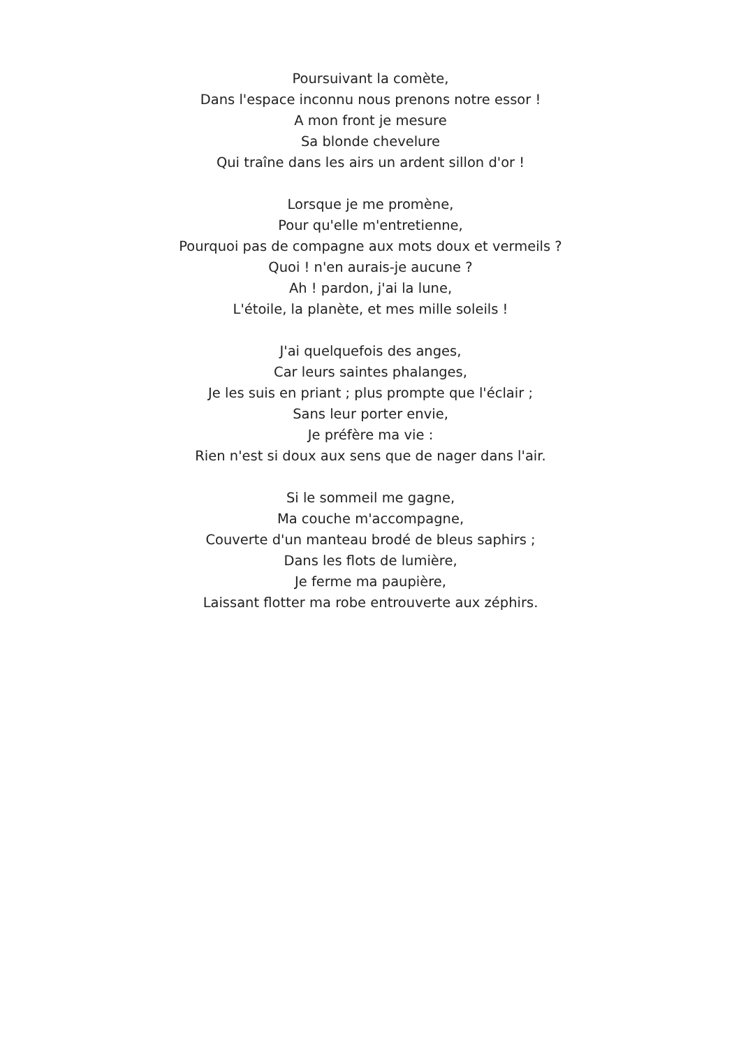Poursuivant la comète,
Dans l'espace inconnu nous prenons notre essor !
A mon front je mesure
Sa blonde chevelure
Qui traîne dans les airs un ardent sillon d'or !
Lorsque je me promène,
Pour qu'elle m'entretienne,
Pourquoi pas de compagne aux mots doux et vermeils ?
Quoi ! n'en aurais-je aucune ?
Ah ! pardon, j'ai la lune,
L'étoile, la planète, et mes mille soleils !
J'ai quelquefois des anges,
Car leurs saintes phalanges,
Je les suis en priant ; plus prompte que l'éclair ;
Sans leur porter envie,
Je préfère ma vie :
Rien n'est si doux aux sens que de nager dans l'air.
Si le sommeil me gagne,
Ma couche m'accompagne,
Couverte d'un manteau brodé de bleus saphirs ;
Dans les flots de lumière,
Je ferme ma paupière,
Laissant flotter ma robe entrouverte aux zéphirs.